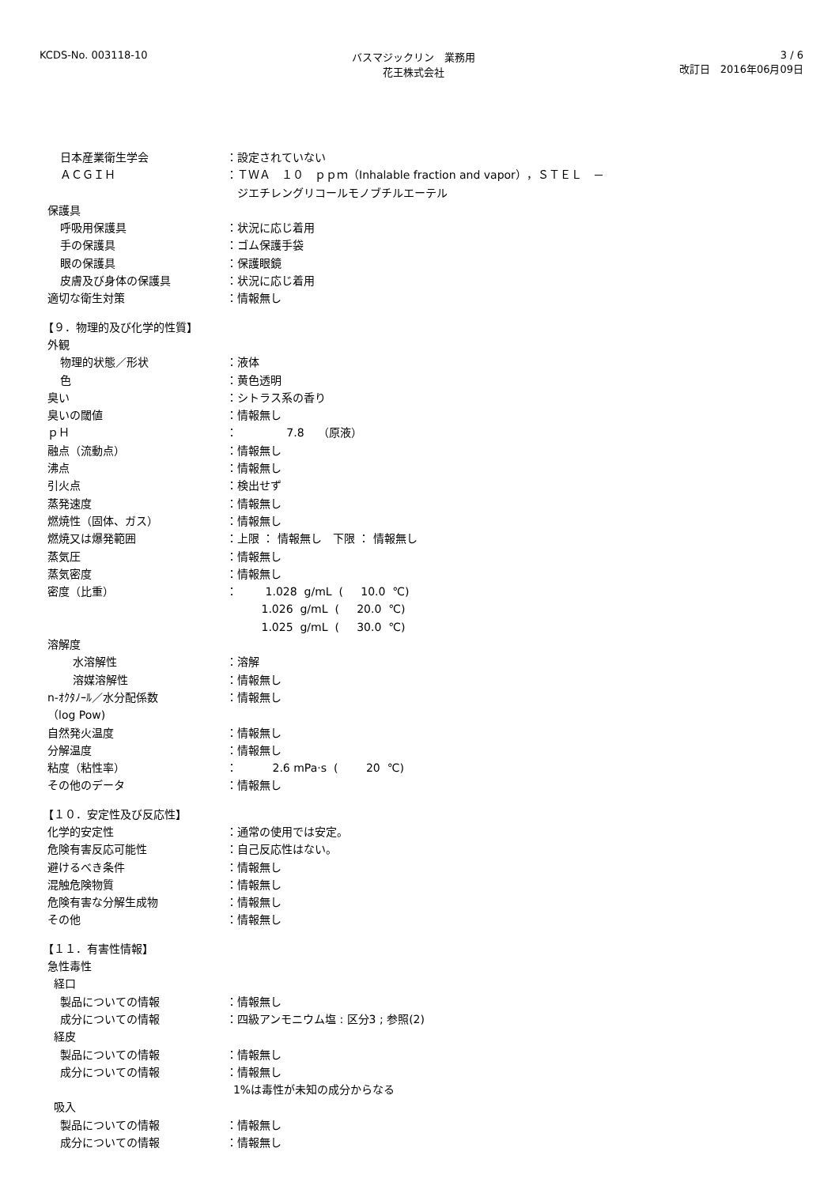KCDS-No. 003118-10 バスマジックリン　業務用
花王株式会社
3 / 6
改訂日　2016年06月09日
日本産業衛生学会 ：設定されていない
ＡＣＧＩＨ ：ＴＷＡ　１０　ｐｐｍ（Inhalable fraction and vapor），ＳＴＥＬ　－
　ジエチレングリコールモノブチルエーテル
保護具
呼吸用保護具 ：状況に応じ着用
手の保護具 ：ゴム保護手袋
眼の保護具 ：保護眼鏡
皮膚及び身体の保護具 ：状況に応じ着用
適切な衛生対策 ：情報無し
【９．物理的及び化学的性質】
外観
物理的状態／形状 ：液体
色 ：黄色透明
臭い ：シトラス系の香り
臭いの閾値 ：情報無し
ｐＨ ： 7.8 （原液）
融点（流動点） ：情報無し
沸点 ：情報無し
引火点 ：検出せず
蒸発速度 ：情報無し
燃焼性（固体、ガス） ：情報無し
燃焼又は爆発範囲 ：上限 ： 情報無し　下限 ： 情報無し
蒸気圧 ：情報無し
蒸気密度 ：情報無し
密度（比重） ： 1.028 g/mL ( 10.0 ℃) 1.026 g/mL ( 20.0 ℃) 1.025 g/mL ( 30.0 ℃)
溶解度
水溶解性 ：溶解
溶媒溶解性 ：情報無し
n-ｵｸﾀﾉｰﾙ／水分配係数
（log Pow)
：情報無し
自然発火温度 ：情報無し
分解温度 ：情報無し
粘度（粘性率） ： 2.6 mPa·s ( 20 ℃)
その他のデータ ：情報無し
【１０．安定性及び反応性】
化学的安定性 ：通常の使用では安定。
危険有害反応可能性 ：自己反応性はない。
避けるべき条件 ：情報無し
混触危険物質 ：情報無し
危険有害な分解生成物 ：情報無し
その他 ：情報無し
【１１．有害性情報】
急性毒性
経口
製品についての情報 ：情報無し
成分についての情報 ：四級アンモニウム塩 : 区分3 ; 参照(2)
経皮
製品についての情報 ：情報無し
成分についての情報 ：情報無し 1%は毒性が未知の成分からなる
吸入
製品についての情報 ：情報無し
成分についての情報 ：情報無し